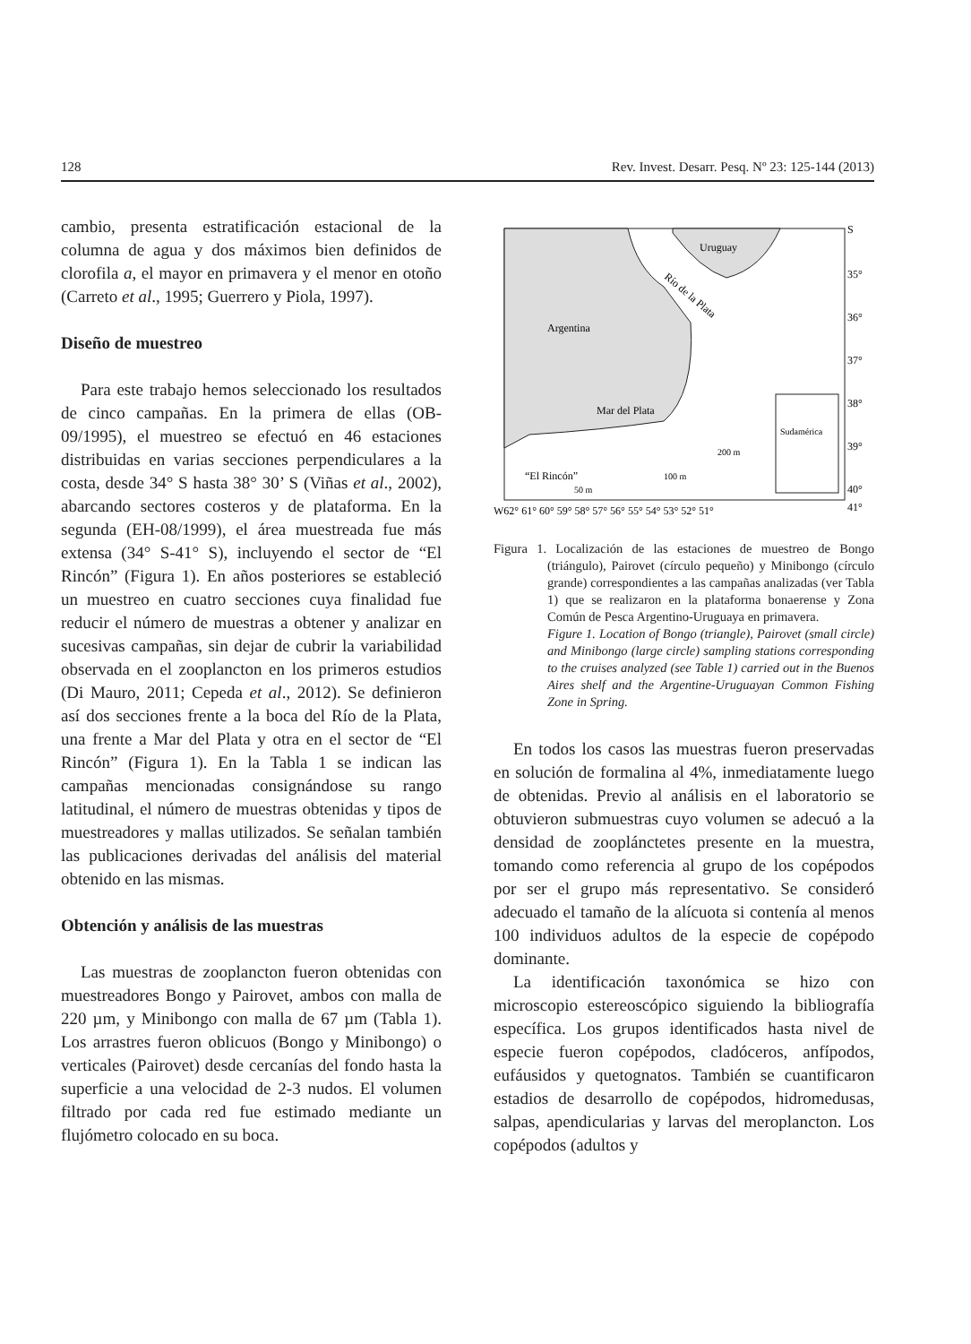128 Rev. Invest. Desarr. Pesq. Nº 23: 125-144 (2013)
cambio, presenta estratificación estacional de la columna de agua y dos máximos bien definidos de clorofila a, el mayor en primavera y el menor en otoño (Carreto et al., 1995; Guerrero y Piola, 1997).
Diseño de muestreo
Para este trabajo hemos seleccionado los resultados de cinco campañas. En la primera de ellas (OB-09/1995), el muestreo se efectuó en 46 estaciones distribuidas en varias secciones perpendiculares a la costa, desde 34° S hasta 38° 30’ S (Viñas et al., 2002), abarcando sectores costeros y de plataforma. En la segunda (EH-08/1999), el área muestreada fue más extensa (34° S-41° S), incluyendo el sector de “El Rincón” (Figura 1). En años posteriores se estableció un muestreo en cuatro secciones cuya finalidad fue reducir el número de muestras a obtener y analizar en sucesivas campañas, sin dejar de cubrir la variabilidad observada en el zooplancton en los primeros estudios (Di Mauro, 2011; Cepeda et al., 2012). Se definieron así dos secciones frente a la boca del Río de la Plata, una frente a Mar del Plata y otra en el sector de “El Rincón” (Figura 1). En la Tabla 1 se indican las campañas mencionadas consignándose su rango latitudinal, el número de muestras obtenidas y tipos de muestreadores y mallas utilizados. Se señalan también las publicaciones derivadas del análisis del material obtenido en las mismas.
Obtención y análisis de las muestras
Las muestras de zooplancton fueron obtenidas con muestreadores Bongo y Pairovet, ambos con malla de 220 µm, y Minibongo con malla de 67 µm (Tabla 1). Los arrastres fueron oblicuos (Bongo y Minibongo) o verticales (Pairovet) desde cercanías del fondo hasta la superficie a una velocidad de 2-3 nudos. El volumen filtrado por cada red fue estimado mediante un flujómetro colocado en su boca.
Argentina
Uruguay
Mar del Plata
“El Rincón”
Río de la Plata
200 m
100 m
50 m
Sudamérica
S
35°
36°
37°
38°
39°
40°
41°
W62° 61° 60° 59° 58° 57° 56° 55° 54° 53° 52° 51°
Figura 1. Localización de las estaciones de muestreo de Bongo (triángulo), Pairovet (círculo pequeño) y Minibongo (círculo grande) correspondientes a las campañas analizadas (ver Tabla 1) que se realizaron en la plataforma bonaerense y Zona Común de Pesca Argentino-Uruguaya en primavera.
Figure 1. Location of Bongo (triangle), Pairovet (small circle) and Minibongo (large circle) sampling stations corresponding to the cruises analyzed (see Table 1) carried out in the Buenos Aires shelf and the Argentine-Uruguayan Common Fishing Zone in Spring.
En todos los casos las muestras fueron preservadas en solución de formalina al 4%, inmediatamente luego de obtenidas. Previo al análisis en el laboratorio se obtuvieron submuestras cuyo volumen se adecuó a la densidad de zooplánctetes presente en la muestra, tomando como referencia al grupo de los copépodos por ser el grupo más representativo. Se consideró adecuado el tamaño de la alícuota si contenía al menos 100 individuos adultos de la especie de copépodo dominante.
La identificación taxonómica se hizo con microscopio estereoscópico siguiendo la bibliografía específica. Los grupos identificados hasta nivel de especie fueron copépodos, cladóceros, anfípodos, eufáusidos y quetognatos. También se cuantificaron estadios de desarrollo de copépodos, hidromedusas, salpas, apendicularias y larvas del meroplancton. Los copépodos (adultos y